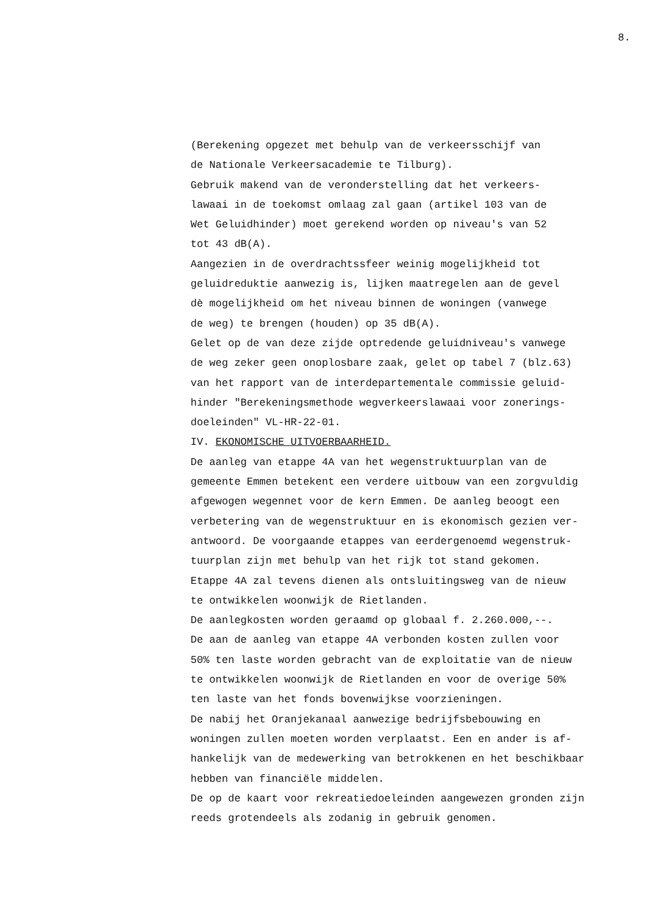8.
(Berekening opgezet met behulp van de verkeersschijf van
de Nationale Verkeersacademie te Tilburg).
Gebruik makend van de veronderstelling dat het verkeers-
lawaai in de toekomst omlaag zal gaan (artikel 103 van de
Wet Geluidhinder) moet gerekend worden op niveau's van 52
tot 43 dB(A).
Aangezien in de overdrachtssfeer weinig mogelijkheid tot
geluidreduktie aanwezig is, lijken maatregelen aan de gevel
dè mogelijkheid om het niveau binnen de woningen (vanwege
de weg) te brengen (houden) op 35 dB(A).
Gelet op de van deze zijde optredende geluidniveau's vanwege
de weg zeker geen onoplosbare zaak, gelet op tabel 7 (blz.63)
van het rapport van de interdepartementale commissie geluid-
hinder "Berekeningsmethode wegverkeerslawaai voor zonerings-
doeleinden" VL-HR-22-01.
IV. EKONOMISCHE UITVOERBAARHEID.
De aanleg van etappe 4A van het wegenstruktuurplan van de
gemeente Emmen betekent een verdere uitbouw van een zorgvuldig
afgewogen wegennet voor de kern Emmen. De aanleg beoogt een
verbetering van de wegenstruktuur en is ekonomisch gezien ver-
antwoord. De voorgaande etappes van eerdergenoemd wegenstruk-
tuurplan zijn met behulp van het rijk tot stand gekomen.
Etappe 4A zal tevens dienen als ontsluitingsweg van de nieuw
te ontwikkelen woonwijk de Rietlanden.
De aanlegkosten worden geraamd op globaal f. 2.260.000,--.
De aan de aanleg van etappe 4A verbonden kosten zullen voor
50% ten laste worden gebracht van de exploitatie van de nieuw
te ontwikkelen woonwijk de Rietlanden en voor de overige 50%
ten laste van het fonds bovenwijkse voorzieningen.
De nabij het Oranjekanaal aanwezige bedrijfsbebouwing en
woningen zullen moeten worden verplaatst. Een en ander is af-
hankelijk van de medewerking van betrokkenen en het beschikbaar
hebben van financiële middelen.
De op de kaart voor rekreatiedoeleinden aangewezen gronden zijn
reeds grotendeels als zodanig in gebruik genomen.